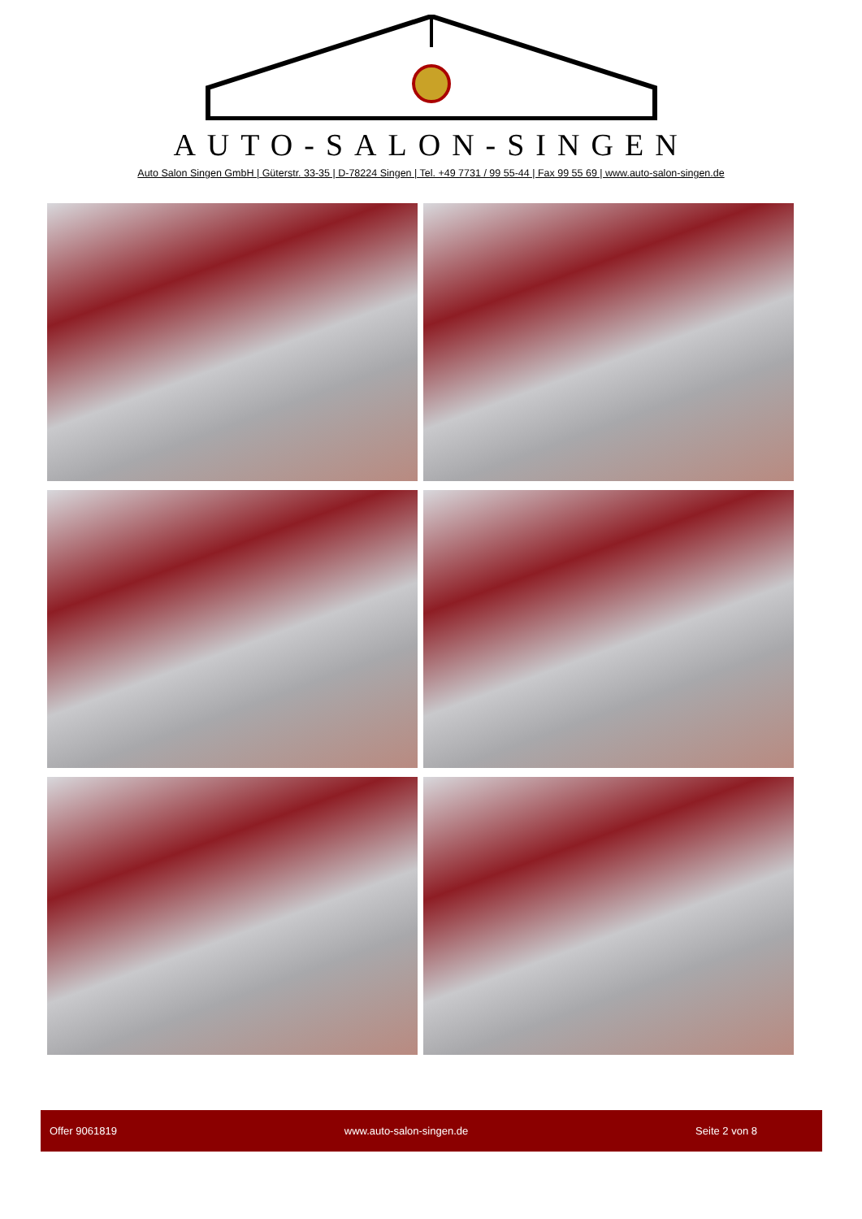AUTO-SALON-SINGEN
Auto Salon Singen GmbH | Güterstr. 33-35 | D-78224 Singen | Tel. +49 7731 / 99 55-44 | Fax 99 55 69 | www.auto-salon-singen.de
Offer 9061819 www.auto-salon-singen.de Seite 2 von 8